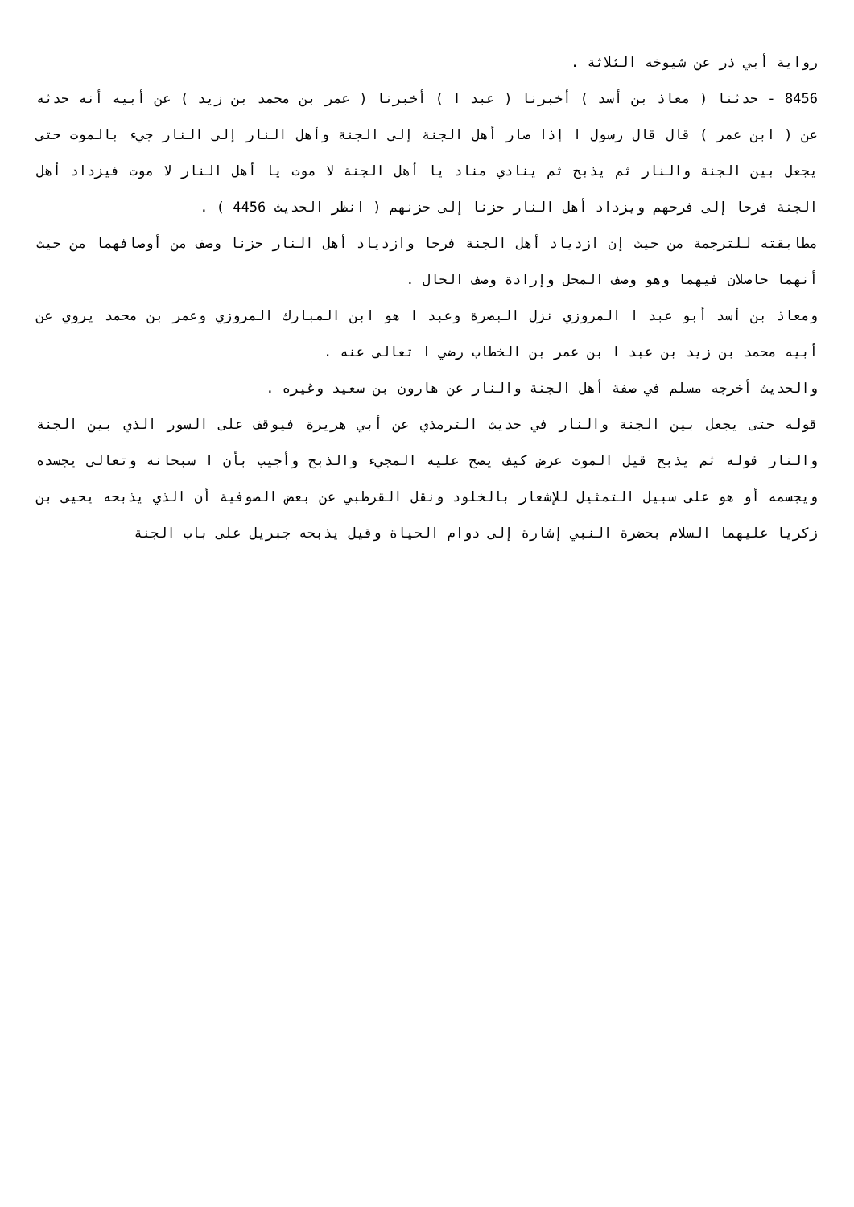رواية أبي ذر عن شيوخه الثلاثة .
8456 - حدثنا ( معاذ بن أسد ) أخبرنا ( عبد ا ) أخبرنا ( عمر بن محمد بن زيد ) عن أبيه أنه حدثه عن ( ابن عمر ) قال قال رسول ا إذا صار أهل الجنة إلى الجنة وأهل النار إلى النار جيء بالموت حتى يجعل بين الجنة والنار ثم يذبح ثم ينادي مناد يا أهل الجنة لا موت يا أهل النار لا موت فيزداد أهل الجنة فرحا إلى فرحهم ويزداد أهل النار حزنا إلى حزنهم ( انظر الحديث 4456 ) .
مطابقته للترجمة من حيث إن ازدياد أهل الجنة فرحا وازدياد أهل النار حزنا وصف من أوصافهما من حيث أنهما حاصلان فيهما وهو وصف المحل وإرادة وصف الحال .
ومعاذ بن أسد أبو عبد ا المروزي نزل البصرة وعبد ا هو ابن المبارك المروزي وعمر بن محمد يروي عن أبيه محمد بن زيد بن عبد ا بن عمر بن الخطاب رضي ا تعالى عنه .
والحديث أخرجه مسلم في صفة أهل الجنة والنار عن هارون بن سعيد وغيره .
قوله حتى يجعل بين الجنة والنار في حديث الترمذي عن أبي هريرة فيوقف على السور الذي بين الجنة والنار قوله ثم يذبح قيل الموت عرض كيف يصح عليه المجيء والذبح وأجيب بأن ا سبحانه وتعالى يجسده ويجسمه أو هو على سبيل التمثيل للإشعار بالخلود ونقل القرطبي عن بعض الصوفية أن الذي يذبحه يحيى بن زكريا عليهما السلام بحضرة النبي إشارة إلى دوام الحياة وقيل يذبحه جبريل على باب الجنة